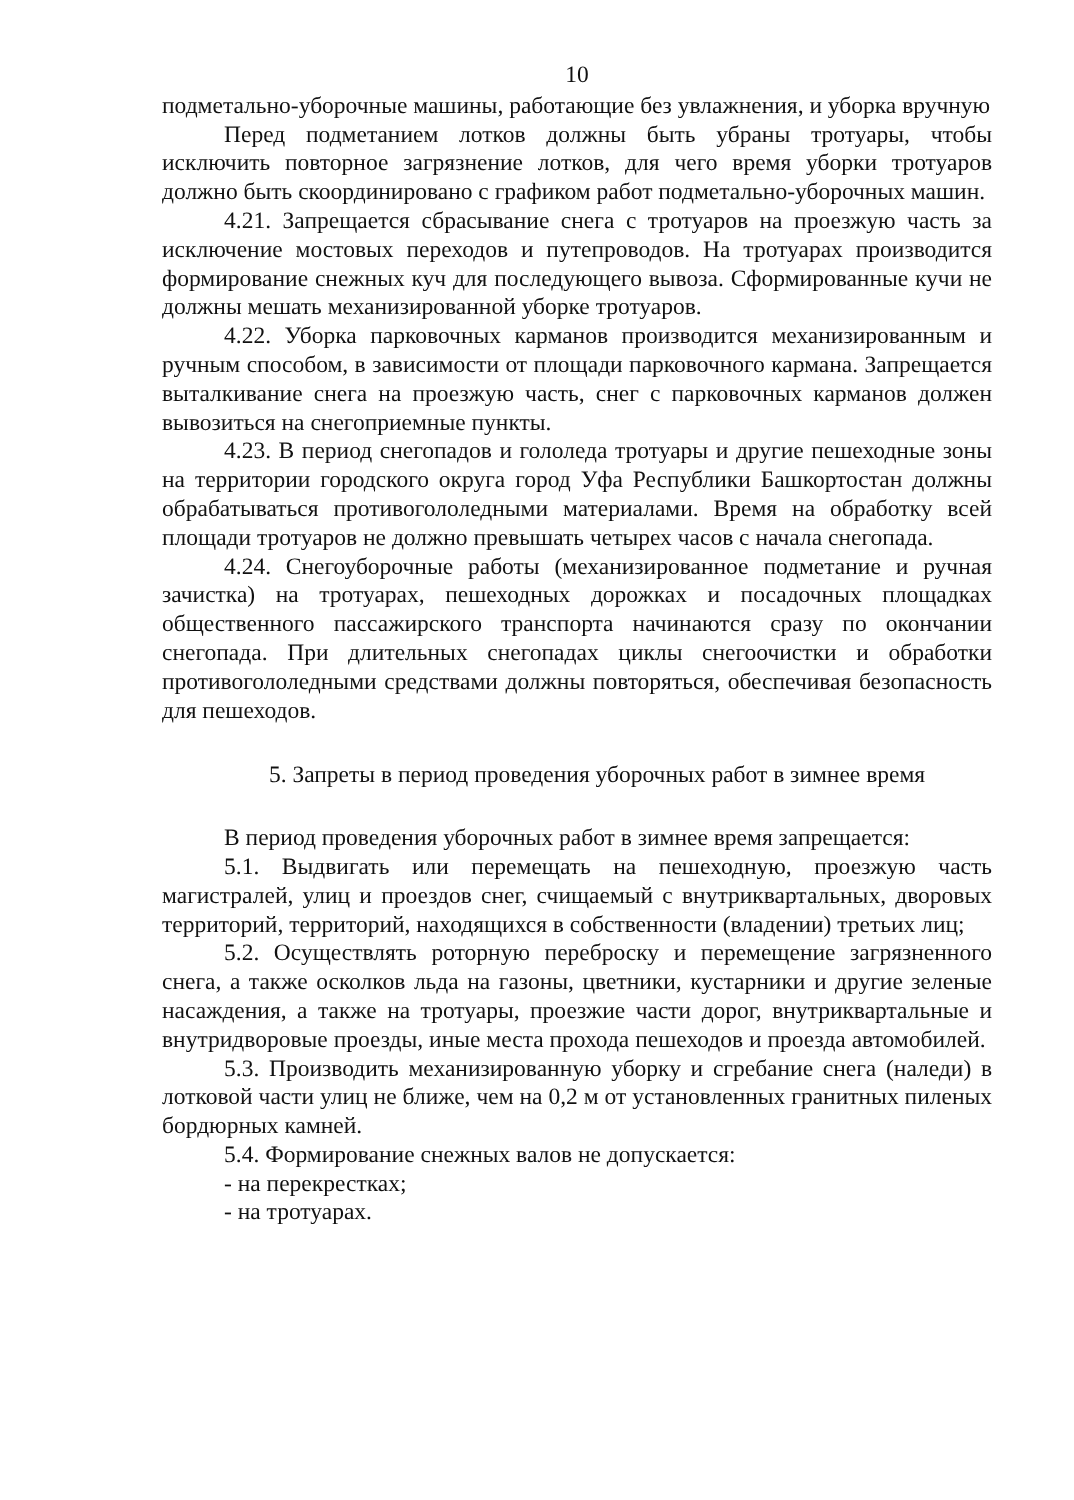10
подметально-уборочные машины, работающие без увлажнения, и уборка вручную
Перед подметанием лотков должны быть убраны тротуары, чтобы исключить повторное загрязнение лотков, для чего время уборки тротуаров должно быть скоординировано с графиком работ подметально-уборочных машин.
4.21. Запрещается сбрасывание снега с тротуаров на проезжую часть за исключение мостовых переходов и путепроводов. На тротуарах производится формирование снежных куч для последующего вывоза. Сформированные кучи не должны мешать механизированной уборке тротуаров.
4.22. Уборка парковочных карманов производится механизированным и ручным способом, в зависимости от площади парковочного кармана. Запрещается выталкивание снега на проезжую часть, снег с парковочных карманов должен вывозиться на снегоприемные пункты.
4.23. В период снегопадов и гололеда тротуары и другие пешеходные зоны на территории городского округа город Уфа Республики Башкортостан должны обрабатываться противогололедными материалами. Время на обработку всей площади тротуаров не должно превышать четырех часов с начала снегопада.
4.24. Снегоуборочные работы (механизированное подметание и ручная зачистка) на тротуарах, пешеходных дорожках и посадочных площадках общественного пассажирского транспорта начинаются сразу по окончании снегопада. При длительных снегопадах циклы снегоочистки и обработки противогололедными средствами должны повторяться, обеспечивая безопасность для пешеходов.
5. Запреты в период проведения уборочных работ в зимнее время
В период проведения уборочных работ в зимнее время запрещается:
5.1. Выдвигать или перемещать на пешеходную, проезжую часть магистралей, улиц и проездов снег, счищаемый с внутриквартальных, дворовых территорий, территорий, находящихся в собственности (владении) третьих лиц;
5.2. Осуществлять роторную переброску и перемещение загрязненного снега, а также осколков льда на газоны, цветники, кустарники и другие зеленые насаждения, а также на тротуары, проезжие части дорог, внутриквартальные и внутридворовые проезды, иные места прохода пешеходов и проезда автомобилей.
5.3. Производить механизированную уборку и сгребание снега (наледи) в лотковой части улиц не ближе, чем на 0,2 м от установленных гранитных пиленых бордюрных камней.
5.4. Формирование снежных валов не допускается:
- на перекрестках;
- на тротуарах.